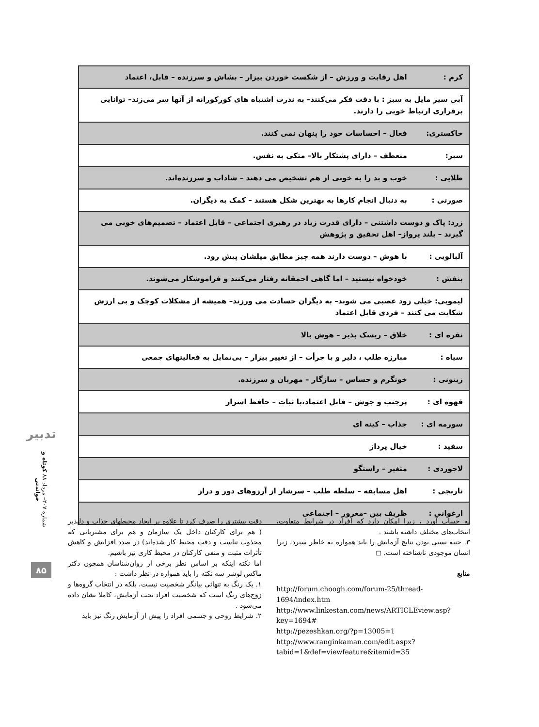| کرم : اهل رقابت و ورزش – از شکست خوردن بیزار – بشاش و سرزنده – قابل، اعتماد |
| آبی سیر مایل به سبز : با دقت فکر می‌کنند– به ندرت اشتباه های کورکورانه از آنها سر می‌زند– توانایی برقراری ارتباط خوبی را دارند. |
| خاکستری: فعال – احساسات خود را پنهان نمی کنند. |
| سبز: منعطف – دارای پشتکار بالا– متکی به نفس. |
| طلایی : خوب و بد را به خوبی از هم تشخیص می دهند – شاداب و سرزنده‌اند. |
| صورتی : به دنبال انجام کارها به بهترین شکل هستند – کمک به دیگران. |
| زرد: پاک و دوست داشتنی – دارای قدرت زیاد در رهبری اجتماعی – قابل اعتماد – تصمیم‌های خوبی می گیرند – بلند پرواز– اهل تحقیق و پژوهش |
| آلبالویی : با هوش – دوست دارند همه چیز مطابق میلشان پیش رود. |
| بنفش : خودخواه نیستید – اما گاهی احمقانه رفتار می‌کنند و فراموشکار می‌شوند. |
| لیمویی: خیلی زود عصبی می شوند– به دیگران حسادت می ورزند– همیشه از مشکلات کوچک و بی ارزش شکایت می کنند – فردی قابل اعتماد |
| نقره ای : خلاق – ریسک پذیر – هوش بالا |
| سیاه : مبارزه طلب ، دلیر و با جرأت – از تغییر بیزار – بی‌تمایل به فعالیتهای جمعی |
| زیتونی : خونگرم و حساس – سازگار – مهربان و سرزنده. |
| قهوه ای : پرجنب و جوش – قابل اعتماد،با ثبات – حافظ اسرار |
| سورمه ای : جذاب – کینه ای |
| سفید : خیال پرداز |
| لاجوردی : متغیر – راستگو |
| نارنجی : اهل مسابقه – سلطه طلب – سرشار از آرزوهای دور و دراز |
| ارغوانی : ظریف بین –مغرور – اجتماعی |
تدبیر
شماره ۲۰۷– مرداد ۸۸ کوتاه و خواندنی
۸۵
دقت بیشتری را صرف کرد تا علاوه بر ایجاد محیطهای جذاب و دلپذیر ( هم برای کارکنان داخل یک سازمان و هم برای مشتریانی که مجذوب تناسب و دقت محیط کار شده‌اند) در صدد افزایش و کاهش تأثرات مثبت و منفی کارکنان در محیط کاری نیز باشیم.
اما نکته اینکه بر اساس نظر برخی از روان‌شناسان همچون دکتر ماکس لوشر سه نکته را باید همواره در نظر داشت :
۱. یک رنگ به تنهائی بیانگر شخصیت نیست، بلکه در انتخاب گروه‌ها و زوج‌های رنگ است که شخصیت افراد تحت آزمایش، کاملا نشان داده می‌شود .
۲. شرایط روحی و جسمی افراد را پیش از آزمایش رنگ نیز باید
به حساب آورد ، زیرا امکان دارد که افراد در شرایط متفاوت، انتخاب‌های مختلف داشته باشند .
۳. جنبه نسبی بودن نتایج آزمایش را باید همواره به خاطر سپرد، زیرا انسان موجودی ناشناخته است. ◻
منابع
http://forum.choogh.com/forum-25/thread-1694/index.htm
http://www.linkestan.com/news/ARTICLEview.asp?key=1694#
http://pezeshkan.org/?p=13005=1
http://www.ranginkaman.com/edit.aspx?tabid=1&def=viewfeature&itemid=35